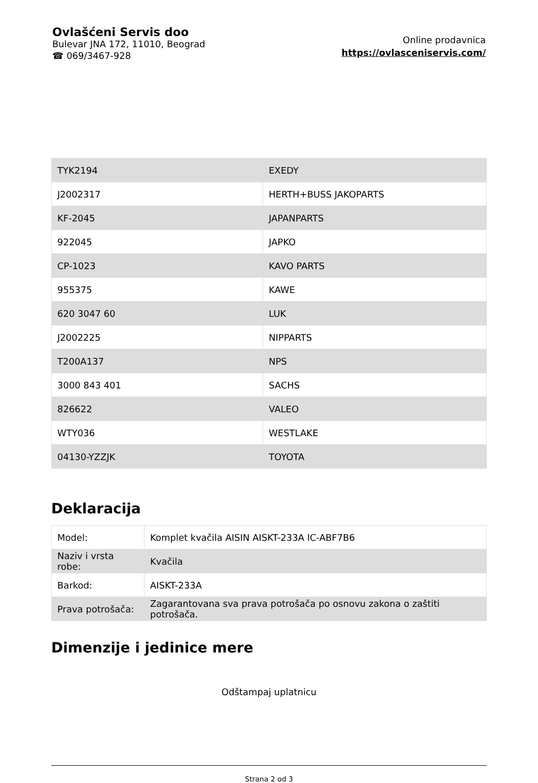Ovlašćeni Servis doo
Bulevar JNA 172, 11010, Beograd
☎ 069/3467-928
Online prodavnica
https://ovlasceniservis.com/
| TYK2194 | EXEDY |
| J2002317 | HERTH+BUSS JAKOPARTS |
| KF-2045 | JAPANPARTS |
| 922045 | JAPKO |
| CP-1023 | KAVO PARTS |
| 955375 | KAWE |
| 620 3047 60 | LUK |
| J2002225 | NIPPARTS |
| T200A137 | NPS |
| 3000 843 401 | SACHS |
| 826622 | VALEO |
| WTY036 | WESTLAKE |
| 04130-YZZJK | TOYOTA |
Deklaracija
| Model: | Komplet kvačila AISIN AISKT-233A IC-ABF7B6 |
| Naziv i vrsta robe: | Kvačila |
| Barkod: | AISKT-233A |
| Prava potrošača: | Zagarantovana sva prava potrošača po osnovu zakona o zaštiti potrošača. |
Dimenzije i jedinice mere
Odštampaj uplatnicu
Strana 2 od 3